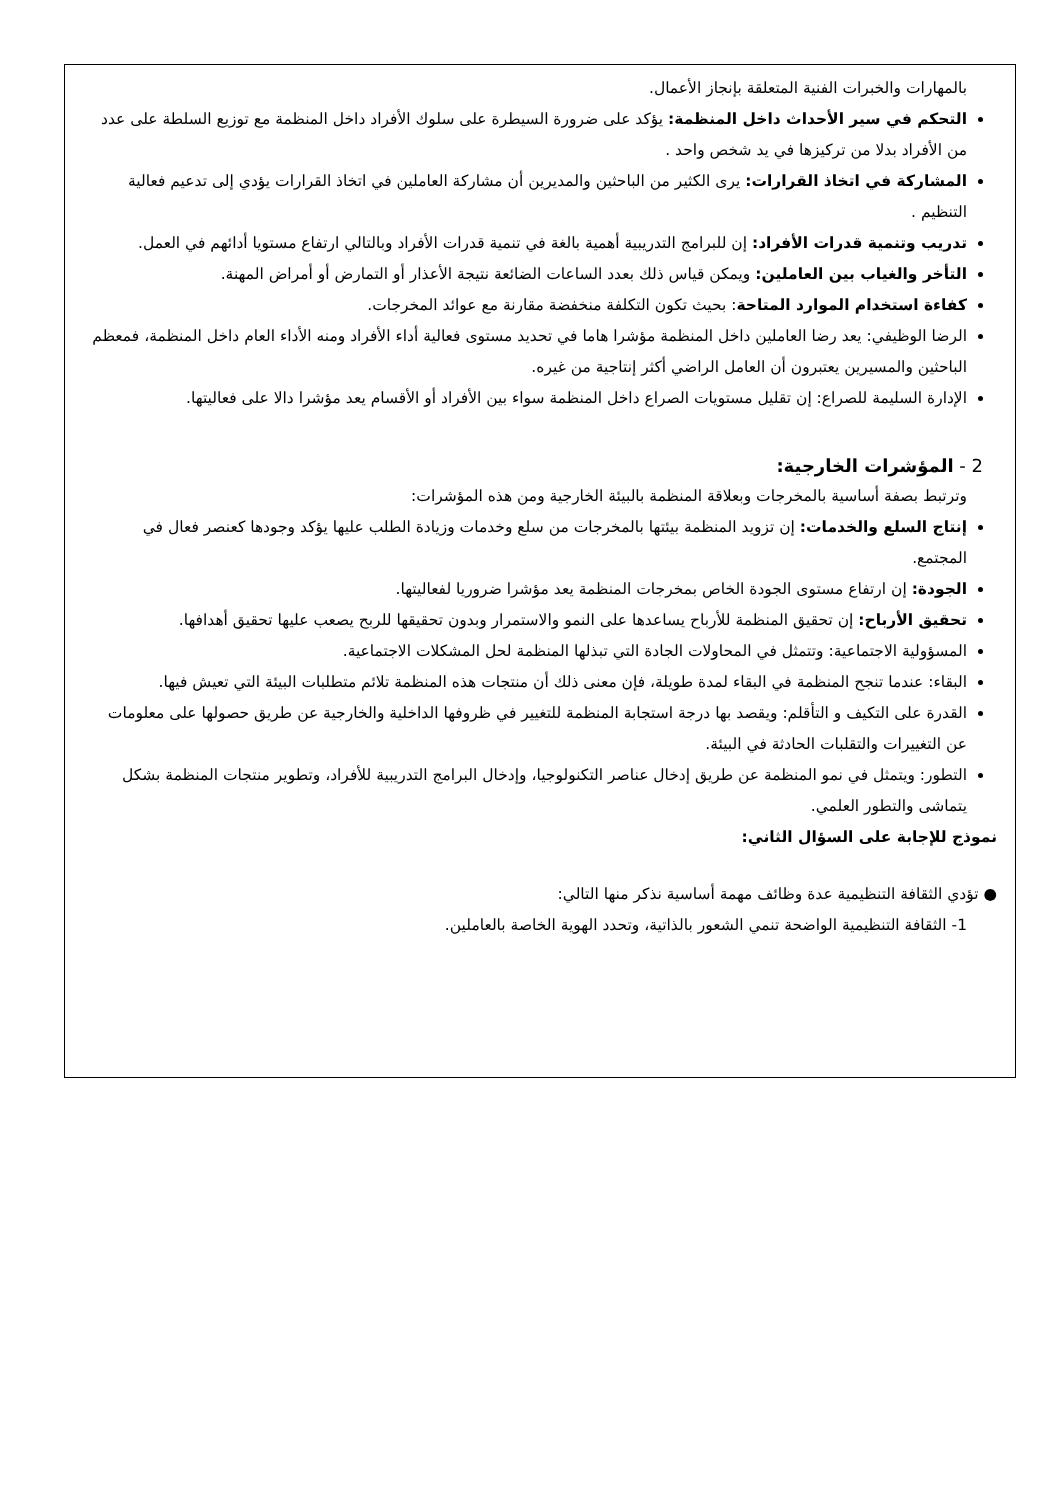بالمهارات والخبرات الفنية المتعلقة بإنجاز الأعمال.
التحكم في سير الأحداث داخل المنظمة: يؤكد على ضرورة السيطرة على سلوك الأفراد داخل المنظمة مع توزيع السلطة على عدد من الأفراد بدلا من تركيزها في يد شخص واحد .
المشاركة في اتخاذ القرارات: يرى الكثير من الباحثين والمديرين أن مشاركة العاملين في اتخاذ القرارات يؤدي إلى تدعيم فعالية التنظيم .
تدريب وتنمية قدرات الأفراد: إن للبرامج التدريبية أهمية بالغة في تنمية قدرات الأفراد وبالتالي ارتفاع مستويا أدائهم في العمل.
التأخر والغياب بين العاملين: ويمكن قياس ذلك بعدد الساعات الضائعة نتيجة الأعذار أو التمارض أو أمراض المهنة.
كفاءة استخدام الموارد المتاحة: بحيث تكون التكلفة منخفضة مقارنة مع عوائد المخرجات.
الرضا الوظيفي: يعد رضا العاملين داخل المنظمة مؤشرا هاما في تحديد مستوى فعالية أداء الأفراد ومنه الأداء العام داخل المنظمة، فمعظم الباحثين والمسيرين يعتبرون أن العامل الراضي أكثر إنتاجية من غيره.
الإدارة السليمة للصراع: إن تقليل مستويات الصراع داخل المنظمة سواء بين الأفراد أو الأقسام يعد مؤشرا دالا على فعاليتها.
2 - المؤشرات الخارجية:
وترتبط بصفة أساسية بالمخرجات وبعلاقة المنظمة بالبيئة الخارجية ومن هذه المؤشرات:
إنتاج السلع والخدمات: إن تزويد المنظمة بيئتها بالمخرجات من سلع وخدمات وزيادة الطلب عليها يؤكد وجودها كعنصر فعال في المجتمع.
الجودة: إن ارتفاع مستوى الجودة الخاص بمخرجات المنظمة يعد مؤشرا ضروريا لفعاليتها.
تحقيق الأرباح: إن تحقيق المنظمة للأرباح يساعدها على النمو والاستمرار وبدون تحقيقها للربح يصعب عليها تحقيق أهدافها.
المسؤولية الاجتماعية: وتتمثل في المحاولات الجادة التي تبذلها المنظمة لحل المشكلات الاجتماعية.
البقاء: عندما تنجح المنظمة في البقاء لمدة طويلة، فإن معنى ذلك أن منتجات هذه المنظمة تلائم متطلبات البيئة التي تعيش فيها.
القدرة على التكيف و التأقلم: ويقصد بها درجة استجابة المنظمة للتغيير في ظروفها الداخلية والخارجية عن طريق حصولها على معلومات عن التغييرات والتقلبات الحادثة في البيئة.
التطور: ويتمثل في نمو المنظمة عن طريق إدخال عناصر التكنولوجيا، وإدخال البرامج التدريبية للأفراد، وتطوير منتجات المنظمة بشكل يتماشى والتطور العلمي.
نموذج للإجابة على السؤال الثاني:
● تؤدي الثقافة التنظيمية عدة وظائف مهمة أساسية نذكر منها التالي:
1- الثقافة التنظيمية الواضحة تنمي الشعور بالذاتية، وتحدد الهوية الخاصة بالعاملين.